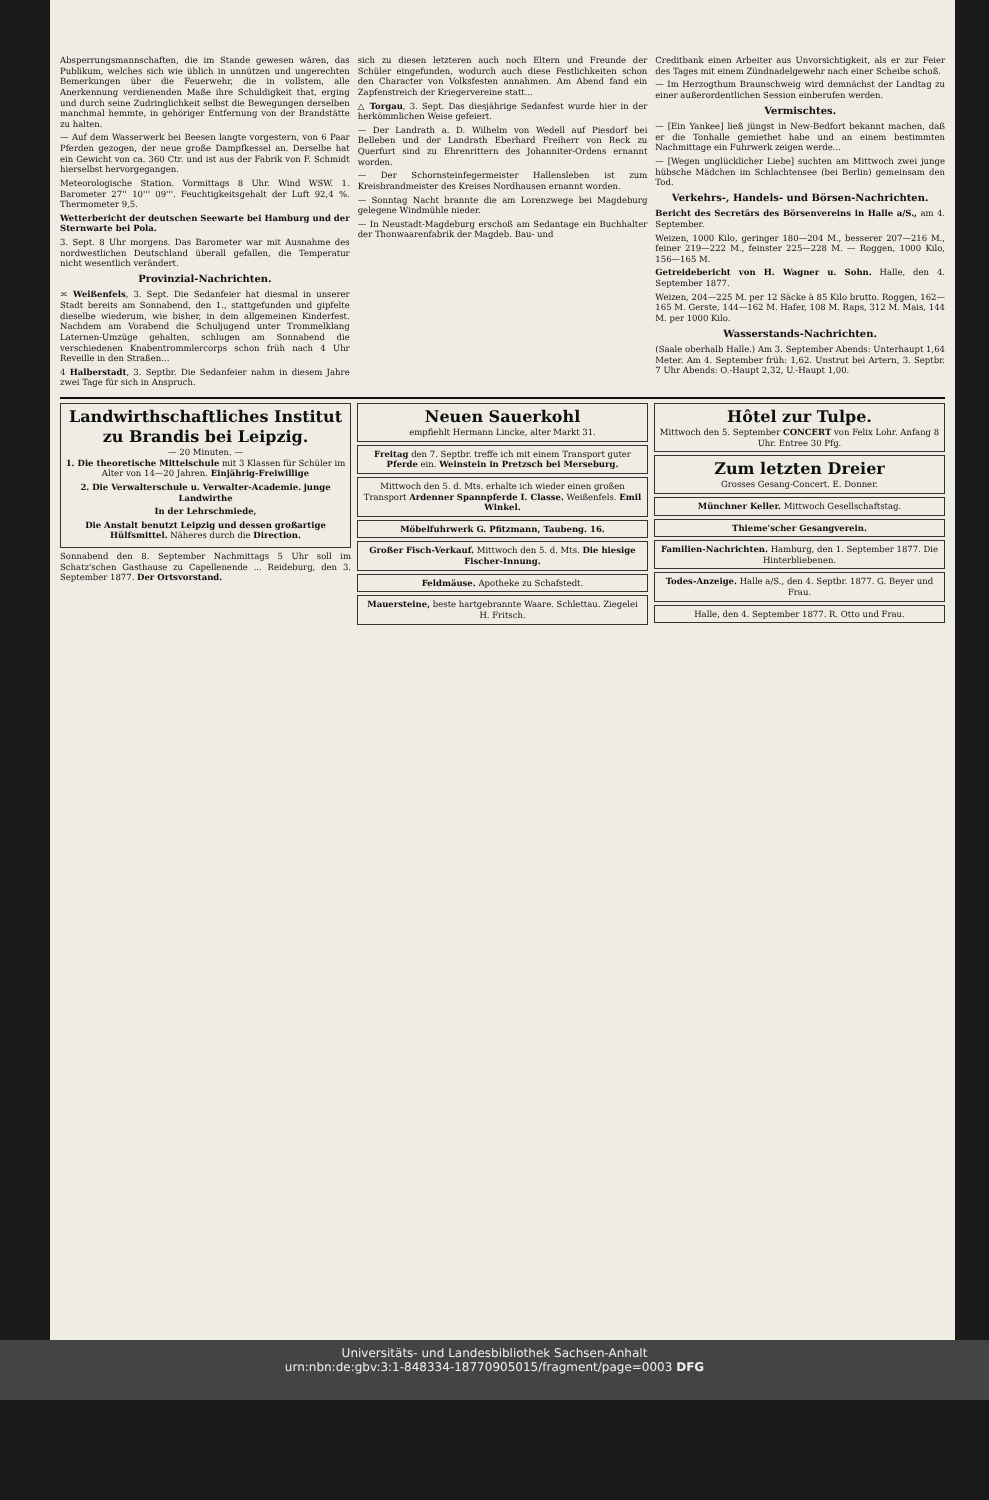Absperrungsmannschaften, die im Stande gewesen wären, das Publikum, welches sich wie üblich in unnützen und ungerechten Bemerkungen über die Feuerwehr, die in vollstem, alle Anerkennung verdienenden Maße ihre Schuldigkeit that, erging und durch seine Zudringlichkeit selbst die Bewegungen derselben manchmal hemmte, in gehöriger Entfernung von der Brandstätte zu halten.
— Auf dem Wasserwerk bei Beesen langte vorgestern, von 6 Paar Pferden gezogen, der neue große Dampfkessel an. Derselbe hat ein Gewicht von ca. 360 Ctr. und ist aus der Fabrik von F. Schmidt hierselbst hervorgegangen.
Meteorologische Station. Vormittags 8 Uhr. Wind WSW. 1. Barometer 27'' 10''' 09'''. Feuchtigkeitsgehalt der Luft 92,4 %. Thermometer 9,5.
Wetterbericht der deutschen Seewarte bei Hamburg und der Sternwarte bei Pola.
3. Sept. 8 Uhr morgens. Das Barometer war mit Ausnahme des nordwestlichen Deutschland überall gefallen, die Temperatur nicht wesentlich verändert.
Provinzial-Nachrichten.
≍ Weißenfels, 3. Sept. Die Sedanfeier hat diesmal in unserer Stadt bereits am Sonnabend, den 1., stattgefunden und gipfelte dieselbe wiederum, wie bisher, in dem allgemeinen Kinderfest. Nachdem am Vorabend die Schuljugend unter Trommelklang Laternen-Umzüge gehalten, schlugen am Sonnabend die verschiedenen Knabentrommlercorps schon früh nach 4 Uhr Reveille in den Straßen...
4 Halberstadt, 3. Septbr. Die Sedanfeier nahm in diesem Jahre zwei Tage für sich in Anspruch.
sich zu diesen letzteren auch noch Eltern und Freunde der Schüler eingefunden, wodurch auch diese Festlichkeiten schon den Character von Volksfesten annahmen. Am Abend fand ein Zapfenstreich der Kriegervereine statt...
△ Torgau, 3. Sept. Das diesjährige Sedanfest wurde hier in der herkömmlichen Weise gefeiert.
— Der Landrath a. D. Wilhelm von Wedell auf Piesdorf bei Belleben und der Landrath Eberhard Freiherr von Reck zu Querfurt sind zu Ehrenrittern des Johanniter-Ordens ernannt worden.
— Der Schornsteinfegermeister Hallensleben ist zum Kreisbrandmeister des Kreises Nordhausen ernannt worden.
— Sonntag Nacht brannte die am Lorenzwege bei Magdeburg gelegene Windmühle nieder.
— In Neustadt-Magdeburg erschoß am Sedantage ein Buchhalter der Thonwaarenfabrik der Magdeb. Bau- und
Creditbank einen Arbeiter aus Unvorsichtigkeit, als er zur Feier des Tages mit einem Zündnadelgewehr nach einer Scheibe schoß.
— Im Herzogthum Braunschweig wird demnächst der Landtag zu einer außerordentlichen Session einberufen werden.
Vermischtes.
— [Ein Yankee] ließ jüngst in New-Bedfort bekannt machen, daß er die Tonhalle gemiethet habe und an einem bestimmten Nachmittage ein Fuhrwerk zeigen werde...
— [Wegen unglücklicher Liebe] suchten am Mittwoch zwei junge hübsche Mädchen im Schlachtensee (bei Berlin) gemeinsam den Tod.
Verkehrs-, Handels- und Börsen-Nachrichten.
Bericht des Secretärs des Börsenvereins in Halle a/S., am 4. September.
Weizen, 1000 Kilo, geringer 180—204 M., besserer 207—216 M., feiner 219—222 M., feinster 225—228 M. — Roggen, 1000 Kilo, 156—165 M.
Getreidebericht von H. Wagner u. Sohn. Halle, den 4. September 1877.
Weizen, 204—225 M. per 12 Säcke à 85 Kilo brutto. Roggen, 162—165 M. Gerste, 144—162 M. Hafer, 108 M. Raps, 312 M. Mais, 144 M. per 1000 Kilo.
Wasserstands-Nachrichten.
(Saale oberhalb Halle.) Am 3. September Abends: Unterhaupt 1,64 Meter. Am 4. September früh: 1,62. Unstrut bei Artern, 3. Septbr. 7 Uhr Abends: O.-Haupt 2,32, U.-Haupt 1,00.
Landwirthschaftliches Institut zu Brandis bei Leipzig.
— 20 Minuten. —
1. Die theoretische Mittelschule mit 3 Klassen für Schüler im Alter von 14—20 Jahren. Einjährig-Freiwillige
2. Die Verwalterschule u. Verwalter-Academie. junge Landwirthe
In der Lehrschmiede,
Die Anstalt benutzt Leipzig und dessen großartige Hülfsmittel. Näheres durch die Direction.
Sonnabend den 8. September Nachmittags 5 Uhr soll im Schatz'schen Gasthause zu Capellenende ... Reideburg, den 3. September 1877. Der Ortsvorstand.
Neuen Sauerkohl
empfiehlt Hermann Lincke, alter Markt 31.
Freitag den 7. Septbr. treffe ich mit einem Transport guter Pferde ein. Weinstein in Pretzsch bei Merseburg.
Mittwoch den 5. d. Mts. erhalte ich wieder einen großen Transport Ardenner Spannpferde I. Classe. Weißenfels. Emil Winkel.
Möbelfuhrwerk G. Pfitzmann, Taubeng. 16.
Großer Fisch-Verkauf. Mittwoch den 5. d. Mts. Die hiesige Fischer-Innung.
Feldmäuse. Apotheke zu Schafstedt.
Mauersteine, beste hartgebrannte Waare. Schlettau. Ziegelei H. Fritsch.
Hôtel zur Tulpe.
Mittwoch den 5. September CONCERT von Felix Lohr. Anfang 8 Uhr. Entree 30 Pfg.
Zum letzten Dreier
Grosses Gesang-Concert. E. Donner.
Münchner Keller. Mittwoch Gesellschaftstag.
Thieme'scher Gesangverein.
Familien-Nachrichten. Hamburg, den 1. September 1877. Die Hinterbliebenen.
Todes-Anzeige. Halle a/S., den 4. Septbr. 1877. G. Beyer und Frau.
Halle, den 4. September 1877. R. Otto und Frau.
Universitäts- und Landesbibliothek Sachsen-Anhalt
urn:nbn:de:gbv:3:1-848334-18770905015/fragment/page=0003 DFG